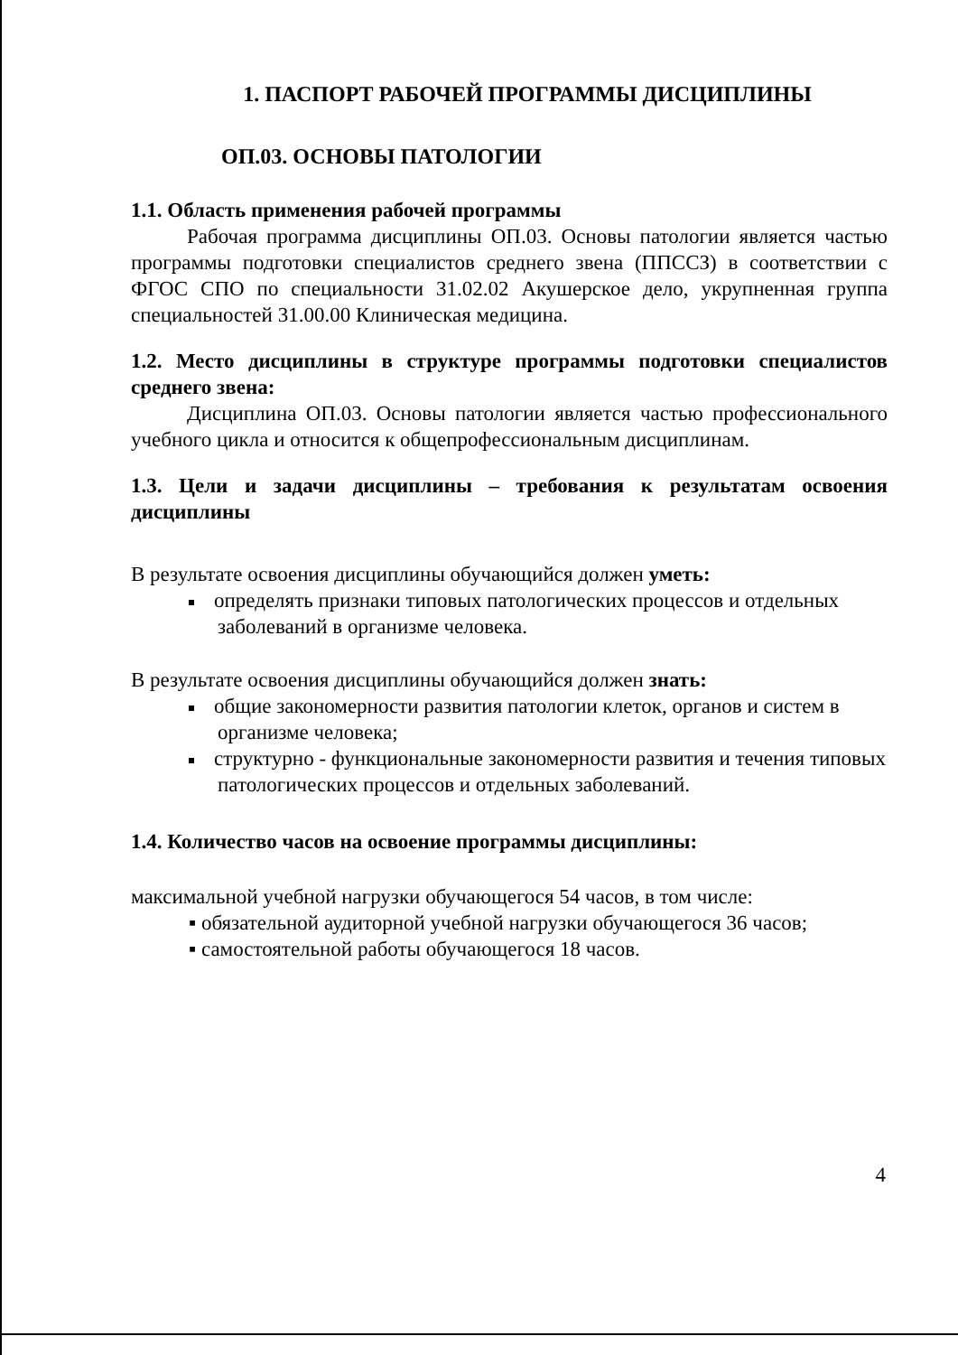1. ПАСПОРТ РАБОЧЕЙ ПРОГРАММЫ ДИСЦИПЛИНЫ
ОП.03. ОСНОВЫ ПАТОЛОГИИ
1.1. Область применения рабочей программы
Рабочая программа дисциплины ОП.03. Основы патологии является частью программы подготовки специалистов среднего звена (ППССЗ) в соответствии с ФГОС СПО по специальности 31.02.02 Акушерское дело, укрупненная группа специальностей 31.00.00 Клиническая медицина.
1.2. Место дисциплины в структуре программы подготовки специалистов среднего звена:
Дисциплина ОП.03. Основы патологии является частью профессионального учебного цикла и относится к общепрофессиональным дисциплинам.
1.3. Цели и задачи дисциплины – требования к результатам освоения дисциплины
В результате освоения дисциплины обучающийся должен уметь:
определять признаки типовых патологических процессов и отдельных заболеваний в организме человека.
В результате освоения дисциплины обучающийся должен знать:
общие закономерности развития патологии клеток, органов и систем в организме человека;
структурно - функциональные закономерности развития и течения типовых патологических процессов и отдельных заболеваний.
1.4. Количество часов на освоение программы дисциплины:
максимальной учебной нагрузки обучающегося 54 часов, в том числе:
▪ обязательной аудиторной учебной нагрузки обучающегося 36 часов;
▪ самостоятельной работы обучающегося 18 часов.
4